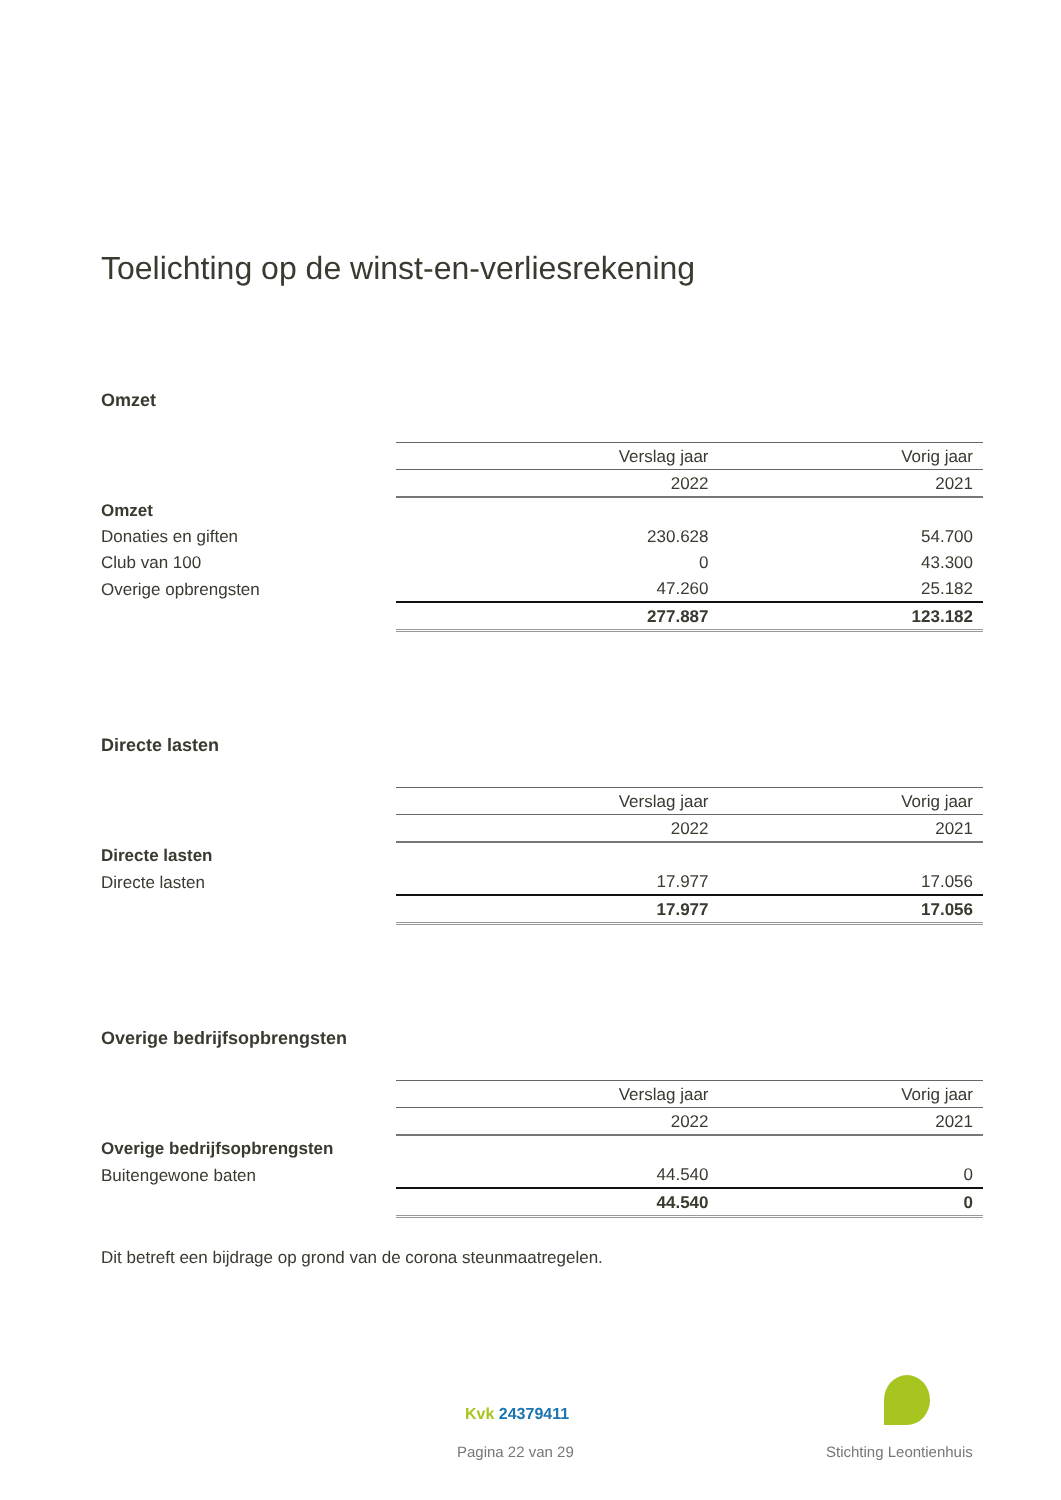Toelichting op de winst-en-verliesrekening
Omzet
| | Verslag jaar | Vorig jaar |
| | 2022 | 2021 |
| Omzet | | |
| Donaties en giften | 230.628 | 54.700 |
| Club van 100 | 0 | 43.300 |
| Overige opbrengsten | 47.260 | 25.182 |
| | 277.887 | 123.182 |
Directe lasten
| | Verslag jaar | Vorig jaar |
| | 2022 | 2021 |
| Directe lasten | | |
| Directe lasten | 17.977 | 17.056 |
| | 17.977 | 17.056 |
Overige bedrijfsopbrengsten
| | Verslag jaar | Vorig jaar |
| | 2022 | 2021 |
| Overige bedrijfsopbrengsten | | |
| Buitengewone baten | 44.540 | 0 |
| | 44.540 | 0 |
Dit betreft een bijdrage op grond van de corona steunmaatregelen.
Kvk 24379411
Pagina 22 van 29 Stichting Leontienhuis